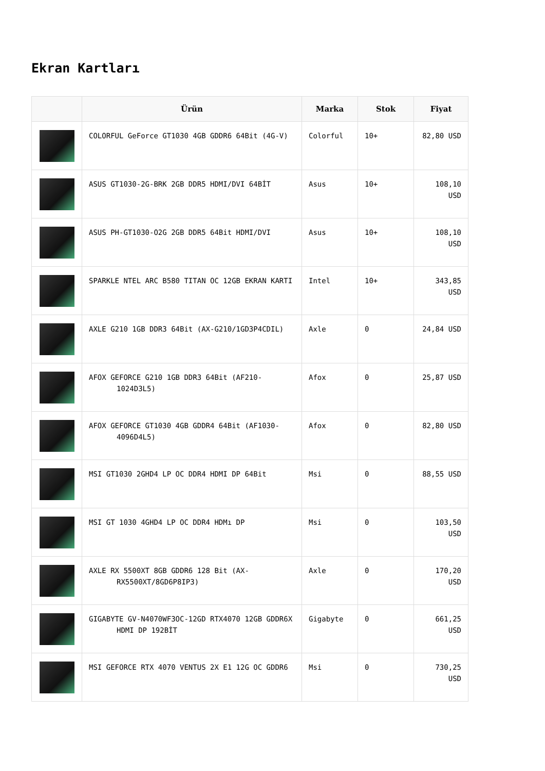Ekran Kartları
| | Ürün | Marka | Stok | Fiyat |
| --- | --- | --- | --- | --- |
| | COLORFUL GeForce GT1030 4GB GDDR6 64Bit (4G-V) | Colorful | 10+ | 82,80 USD |
| | ASUS GT1030-2G-BRK 2GB DDR5 HDMI/DVI 64BİT | Asus | 10+ | 108,10 USD |
| | ASUS PH-GT1030-O2G 2GB DDR5 64Bit HDMI/DVI | Asus | 10+ | 108,10 USD |
| | SPARKLE NTEL ARC B580 TITAN OC 12GB EKRAN KARTI | Intel | 10+ | 343,85 USD |
| | AXLE G210 1GB DDR3 64Bit (AX-G210/1GD3P4CDIL) | Axle | 0 | 24,84 USD |
| | AFOX GEFORCE G210 1GB DDR3 64Bit (AF210-1024D3L5) | Afox | 0 | 25,87 USD |
| | AFOX GEFORCE GT1030 4GB GDDR4 64Bit (AF1030-4096D4L5) | Afox | 0 | 82,80 USD |
| | MSI GT1030 2GHD4 LP OC DDR4 HDMI DP 64Bit | Msi | 0 | 88,55 USD |
| | MSI GT 1030 4GHD4 LP OC DDR4 HDMı DP | Msi | 0 | 103,50 USD |
| | AXLE RX 5500XT 8GB GDDR6 128 Bit (AX-RX5500XT/8GD6P8IP3) | Axle | 0 | 170,20 USD |
| | GIGABYTE GV-N4070WF3OC-12GD RTX4070 12GB GDDR6X HDMI DP 192BİT | Gigabyte | 0 | 661,25 USD |
| | MSI GEFORCE RTX 4070 VENTUS 2X E1 12G OC GDDR6 | Msi | 0 | 730,25 USD |